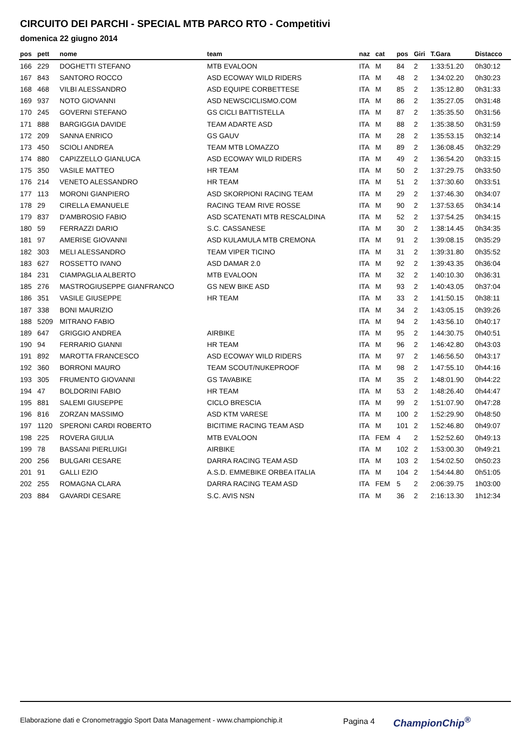CIRCUITO DEI PARCHI - SPECIAL MTB PARCO RTO - Competitivi
domenica 22 giugno 2014
| pos | pett | nome | team | naz | cat | pos | Giri | T.Gara | Distacco |
| --- | --- | --- | --- | --- | --- | --- | --- | --- | --- |
| 166 | 229 | DOGHETTI STEFANO | MTB EVALOON | ITA | M | 84 | 2 | 1:33:51.20 | 0h30:12 |
| 167 | 843 | SANTORO ROCCO | ASD ECOWAY WILD RIDERS | ITA | M | 48 | 2 | 1:34:02.20 | 0h30:23 |
| 168 | 468 | VILBI ALESSANDRO | ASD EQUIPE CORBETTESE | ITA | M | 85 | 2 | 1:35:12.80 | 0h31:33 |
| 169 | 937 | NOTO GIOVANNI | ASD NEWSCICLISMO.COM | ITA | M | 86 | 2 | 1:35:27.05 | 0h31:48 |
| 170 | 245 | GOVERNI STEFANO | GS CICLI BATTISTELLA | ITA | M | 87 | 2 | 1:35:35.50 | 0h31:56 |
| 171 | 888 | BARGIGGIA DAVIDE | TEAM ADARTE ASD | ITA | M | 88 | 2 | 1:35:38.50 | 0h31:59 |
| 172 | 209 | SANNA ENRICO | GS GAUV | ITA | M | 28 | 2 | 1:35:53.15 | 0h32:14 |
| 173 | 450 | SCIOLI ANDREA | TEAM MTB LOMAZZO | ITA | M | 89 | 2 | 1:36:08.45 | 0h32:29 |
| 174 | 880 | CAPIZZELLO GIANLUCA | ASD ECOWAY WILD RIDERS | ITA | M | 49 | 2 | 1:36:54.20 | 0h33:15 |
| 175 | 350 | VASILE MATTEO | HR TEAM | ITA | M | 50 | 2 | 1:37:29.75 | 0h33:50 |
| 176 | 214 | VENETO ALESSANDRO | HR TEAM | ITA | M | 51 | 2 | 1:37:30.60 | 0h33:51 |
| 177 | 113 | MORONI GIANPIERO | ASD SKORPIONI RACING TEAM | ITA | M | 29 | 2 | 1:37:46.30 | 0h34:07 |
| 178 | 29 | CIRELLA EMANUELE | RACING TEAM RIVE ROSSE | ITA | M | 90 | 2 | 1:37:53.65 | 0h34:14 |
| 179 | 837 | D'AMBROSIO FABIO | ASD SCATENATI MTB RESCALDINA | ITA | M | 52 | 2 | 1:37:54.25 | 0h34:15 |
| 180 | 59 | FERRAZZI DARIO | S.C. CASSANESE | ITA | M | 30 | 2 | 1:38:14.45 | 0h34:35 |
| 181 | 97 | AMERISE GIOVANNI | ASD KULAMULA MTB CREMONA | ITA | M | 91 | 2 | 1:39:08.15 | 0h35:29 |
| 182 | 303 | MELI ALESSANDRO | TEAM VIPER TICINO | ITA | M | 31 | 2 | 1:39:31.80 | 0h35:52 |
| 183 | 627 | ROSSETTO IVANO | ASD DAMAR 2.0 | ITA | M | 92 | 2 | 1:39:43.35 | 0h36:04 |
| 184 | 231 | CIAMPAGLIA ALBERTO | MTB EVALOON | ITA | M | 32 | 2 | 1:40:10.30 | 0h36:31 |
| 185 | 276 | MASTROGIUSEPPE GIANFRANCO | GS NEW BIKE ASD | ITA | M | 93 | 2 | 1:40:43.05 | 0h37:04 |
| 186 | 351 | VASILE GIUSEPPE | HR TEAM | ITA | M | 33 | 2 | 1:41:50.15 | 0h38:11 |
| 187 | 338 | BONI MAURIZIO | | ITA | M | 34 | 2 | 1:43:05.15 | 0h39:26 |
| 188 | 5209 | MITRANO FABIO | | ITA | M | 94 | 2 | 1:43:56.10 | 0h40:17 |
| 189 | 647 | GRIGGIO ANDREA | AIRBIKE | ITA | M | 95 | 2 | 1:44:30.75 | 0h40:51 |
| 190 | 94 | FERRARIO GIANNI | HR TEAM | ITA | M | 96 | 2 | 1:46:42.80 | 0h43:03 |
| 191 | 892 | MAROTTA FRANCESCO | ASD ECOWAY WILD RIDERS | ITA | M | 97 | 2 | 1:46:56.50 | 0h43:17 |
| 192 | 360 | BORRONI MAURO | TEAM SCOUT/NUKEPROOF | ITA | M | 98 | 2 | 1:47:55.10 | 0h44:16 |
| 193 | 305 | FRUMENTO GIOVANNI | GS TAVABIKE | ITA | M | 35 | 2 | 1:48:01.90 | 0h44:22 |
| 194 | 47 | BOLDORINI FABIO | HR TEAM | ITA | M | 53 | 2 | 1:48:26.40 | 0h44:47 |
| 195 | 881 | SALEMI GIUSEPPE | CICLO BRESCIA | ITA | M | 99 | 2 | 1:51:07.90 | 0h47:28 |
| 196 | 816 | ZORZAN MASSIMO | ASD KTM VARESE | ITA | M | 100 | 2 | 1:52:29.90 | 0h48:50 |
| 197 | 1120 | SPERONI CARDI ROBERTO | BICITIME RACING TEAM ASD | ITA | M | 101 | 2 | 1:52:46.80 | 0h49:07 |
| 198 | 225 | ROVERA GIULIA | MTB EVALOON | ITA | FEM | 4 | 2 | 1:52:52.60 | 0h49:13 |
| 199 | 78 | BASSANI PIERLUIGI | AIRBIKE | ITA | M | 102 | 2 | 1:53:00.30 | 0h49:21 |
| 200 | 256 | BULGARI CESARE | DARRA RACING TEAM ASD | ITA | M | 103 | 2 | 1:54:02.50 | 0h50:23 |
| 201 | 91 | GALLI EZIO | A.S.D. EMMEBIKE ORBEA ITALIA | ITA | M | 104 | 2 | 1:54:44.80 | 0h51:05 |
| 202 | 255 | ROMAGNA CLARA | DARRA RACING TEAM ASD | ITA | FEM | 5 | 2 | 2:06:39.75 | 1h03:00 |
| 203 | 884 | GAVARDI CESARE | S.C. AVIS NSN | ITA | M | 36 | 2 | 2:16:13.30 | 1h12:34 |
Elaborazione dati e Cronometraggio Sport Data Management - www.championchip.it Pagina 4 ChampionChip<sup>®</sup>